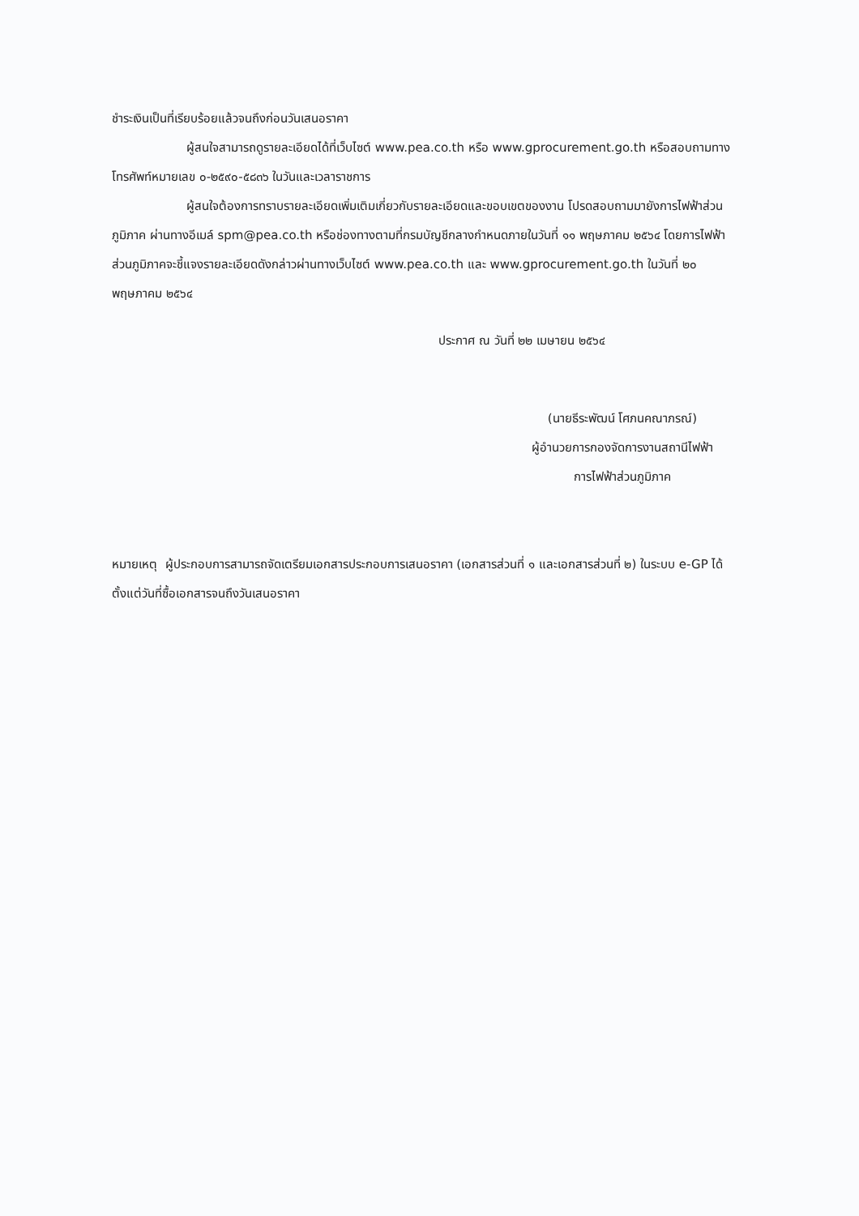ชำระเงินเป็นที่เรียบร้อยแล้วจนถึงก่อนวันเสนอราคา
ผู้สนใจสามารถดูรายละเอียดได้ที่เว็บไซต์ www.pea.co.th หรือ www.gprocurement.go.th หรือสอบถามทางโทรศัพท์หมายเลข ๐-๒๕๙๐-๕๘๓๖ ในวันและเวลาราชการ
ผู้สนใจต้องการทราบรายละเอียดเพิ่มเติมเกี่ยวกับรายละเอียดและขอบเขตของงาน โปรดสอบถามมายังการไฟฟ้าส่วนภูมิภาค ผ่านทางอีเมล์ spm@pea.co.th หรือช่องทางตามที่กรมบัญชีกลางกำหนดภายในวันที่ ๑๑ พฤษภาคม ๒๕๖๔ โดยการไฟฟ้าส่วนภูมิภาคจะชี้แจงรายละเอียดดังกล่าวผ่านทางเว็บไซต์ www.pea.co.th และ www.gprocurement.go.th ในวันที่ ๒๐ พฤษภาคม ๒๕๖๔
ประกาศ ณ วันที่ ๒๒ เมษายน ๒๕๖๔
(นายธีระพัฒน์ โศภนคณาภรณ์)
ผู้อำนวยการกองจัดการงานสถานีไฟฟ้า
การไฟฟ้าส่วนภูมิภาค
หมายเหตุ ผู้ประกอบการสามารถจัดเตรียมเอกสารประกอบการเสนอราคา (เอกสารส่วนที่ ๑ และเอกสารส่วนที่ ๒) ในระบบ e-GP ได้ตั้งแต่วันที่ซื้อเอกสารจนถึงวันเสนอราคา